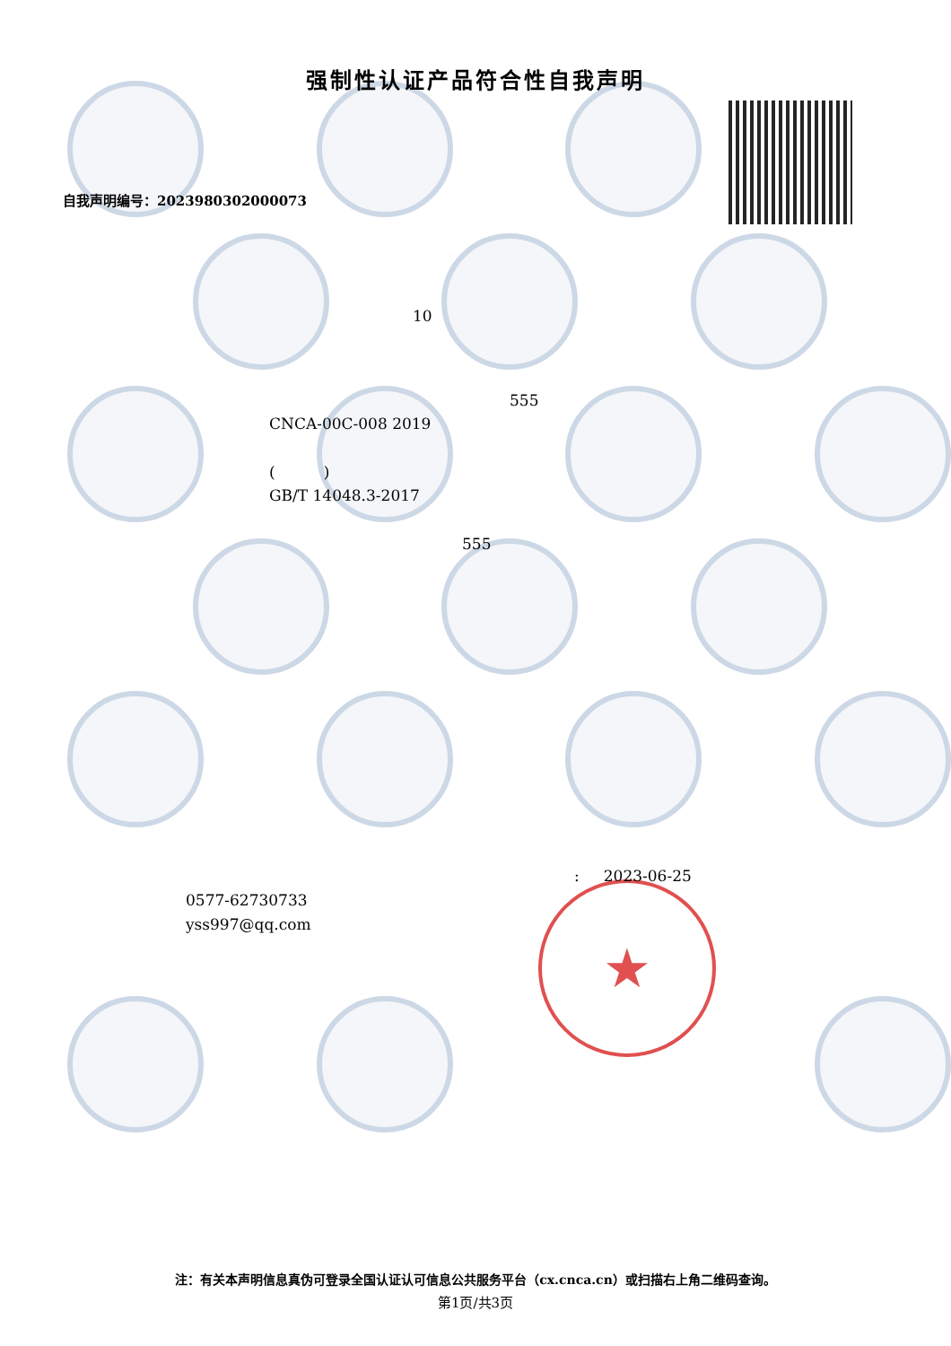★
强制性认证产品符合性自我声明
自我声明编号：2023980302000073
10
555
CNCA-00C-008 2019
( )
GB/T 14048.3-2017
555
: 2023-06-25
0577-62730733
yss997@qq.com
注：有关本声明信息真伪可登录全国认证认可信息公共服务平台（cx.cnca.cn）或扫描右上角二维码查询。
第1页/共3页